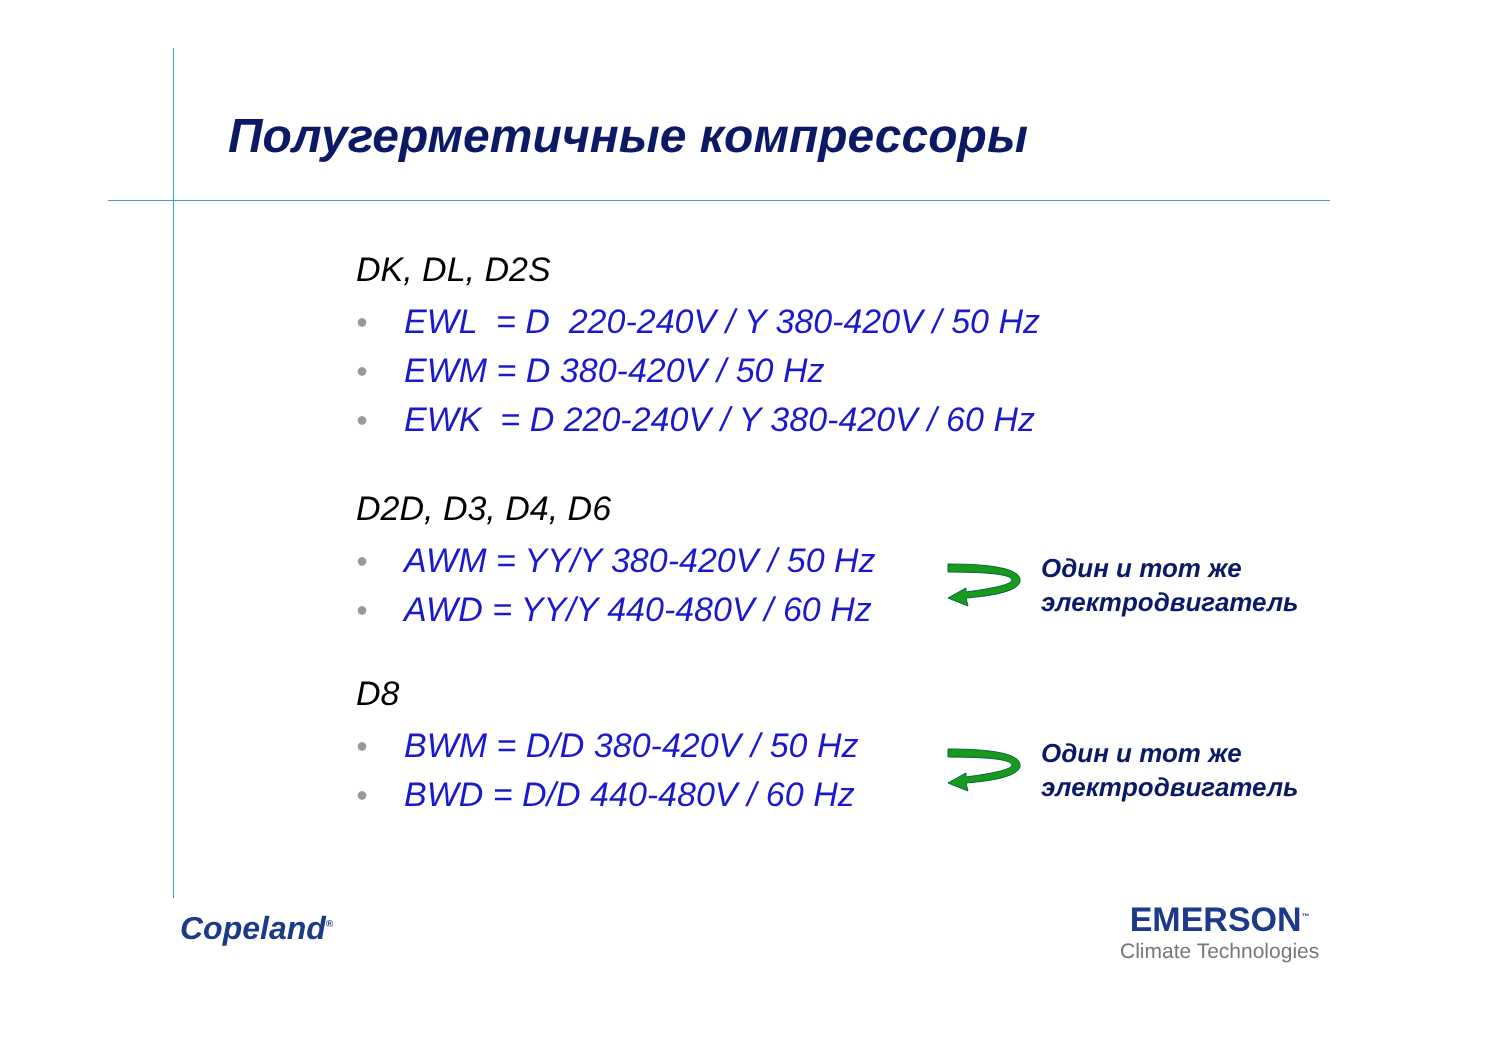Полугерметичные компрессоры
DK, DL, D2S
● EWL = D 220-240V / Y 380-420V / 50 Hz
● EWM = D 380-420V / 50 Hz
● EWK = D 220-240V / Y 380-420V / 60 Hz
D2D, D3, D4, D6
● AWM = YY/Y 380-420V / 50 Hz
● AWD = YY/Y 440-480V / 60 Hz
Один и тот же
электродвигатель
D8
● BWM = D/D 380-420V / 50 Hz
● BWD = D/D 440-480V / 60 Hz
Один и тот же
электродвигатель
Copeland<sup>®</sup>
EMERSON<sup>™</sup>
Climate Technologies